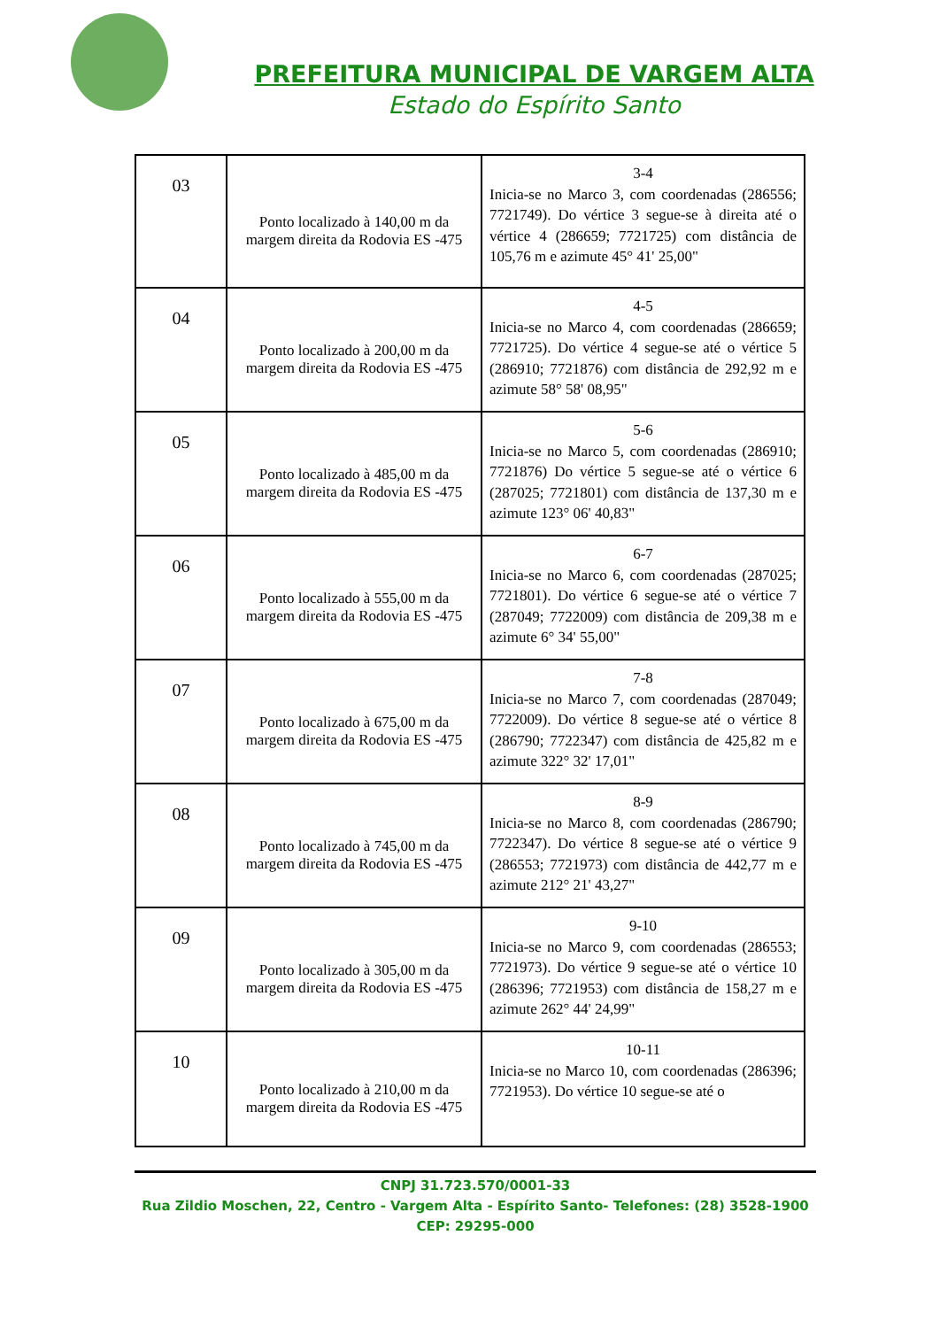PREFEITURA MUNICIPAL DE VARGEM ALTA
Estado do Espírito Santo
| 03 | Ponto localizado à 140,00 m da margem direita da Rodovia ES -475 | 3-4 Inicia-se no Marco 3, com coordenadas (286556; 7721749). Do vértice 3 segue-se à direita até o vértice 4 (286659; 7721725) com distância de 105,76 m e azimute 45° 41' 25,00" |
| 04 | Ponto localizado à 200,00 m da margem direita da Rodovia ES -475 | 4-5 Inicia-se no Marco 4, com coordenadas (286659; 7721725). Do vértice 4 segue-se até o vértice 5 (286910; 7721876) com distância de 292,92 m e azimute 58° 58' 08,95" |
| 05 | Ponto localizado à 485,00 m da margem direita da Rodovia ES -475 | 5-6 Inicia-se no Marco 5, com coordenadas (286910; 7721876) Do vértice 5 segue-se até o vértice 6 (287025; 7721801) com distância de 137,30 m e azimute 123° 06' 40,83" |
| 06 | Ponto localizado à 555,00 m da margem direita da Rodovia ES -475 | 6-7 Inicia-se no Marco 6, com coordenadas (287025; 7721801). Do vértice 6 segue-se até o vértice 7 (287049; 7722009) com distância de 209,38 m e azimute 6° 34' 55,00" |
| 07 | Ponto localizado à 675,00 m da margem direita da Rodovia ES -475 | 7-8 Inicia-se no Marco 7, com coordenadas (287049; 7722009). Do vértice 8 segue-se até o vértice 8 (286790; 7722347) com distância de 425,82 m e azimute 322° 32' 17,01" |
| 08 | Ponto localizado à 745,00 m da margem direita da Rodovia ES -475 | 8-9 Inicia-se no Marco 8, com coordenadas (286790; 7722347). Do vértice 8 segue-se até o vértice 9 (286553; 7721973) com distância de 442,77 m e azimute 212° 21' 43,27" |
| 09 | Ponto localizado à 305,00 m da margem direita da Rodovia ES -475 | 9-10 Inicia-se no Marco 9, com coordenadas (286553; 7721973). Do vértice 9 segue-se até o vértice 10 (286396; 7721953) com distância de 158,27 m e azimute 262° 44' 24,99" |
| 10 | Ponto localizado à 210,00 m da margem direita da Rodovia ES -475 | 10-11 Inicia-se no Marco 10, com coordenadas (286396; 7721953). Do vértice 10 segue-se até o |
CNPJ 31.723.570/0001-33
Rua Zildio Moschen, 22, Centro - Vargem Alta - Espírito Santo- Telefones: (28) 3528-1900
CEP: 29295-000